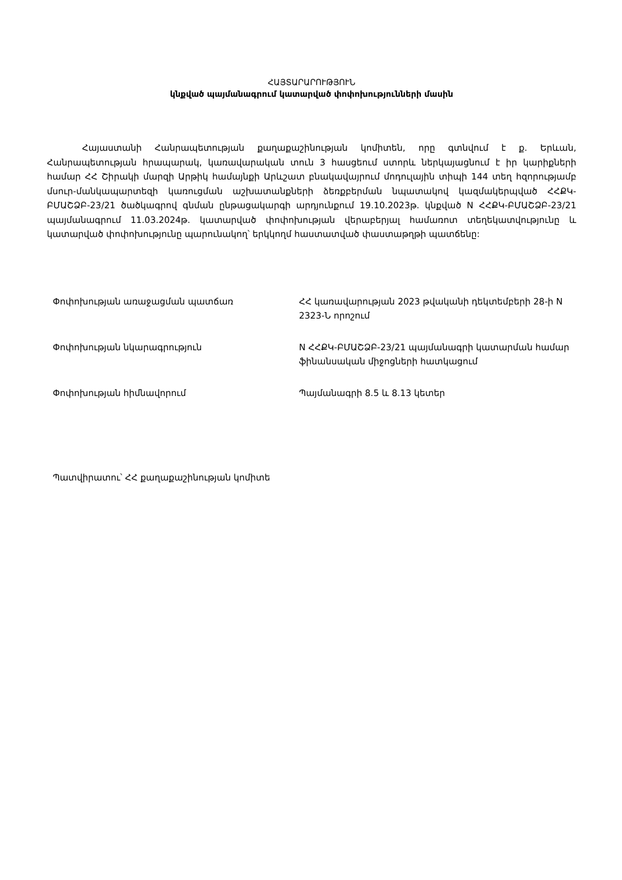ՀԱՅՏԱՐԱՐՈՒԹՅՈՒՆ
կնքված պայմանագրում կատարված փոփոխությունների մասին
Հայաստանի Հանրապետության քաղաքաշինության կոմիտեն, որը գտնվում է ք. Երևան, Հանրապետության հրապարակ, կառավարական տուն 3 հասցեում ստորև ներկայացնում է իր կարիքների համար ՀՀ Շիրակի մարզի Արթիկ համայնքի Արևշատ բնակավայրում մոդուլային տիպի 144 տեղ հզորությամբ մսուր-մանկապարտեզի կառուցման աշխատանքների ձեռքբերման նպատակով կազմակերպված ՀՀՔԿ-ԲՄԱՇՁԲ-23/21 ծածկագրով գնման ընթացակարգի արդյունքում 19.10.2023թ. կնքված N ՀՀՔԿ-ԲՄԱՇՁԲ-23/21 պայմանագրում 11.03.2024թ. կատարված փոփոխության վերաբերյալ համառոտ տեղեկատվությունը և կատարված փոփոխությունը պարունակող՝ երկկողմ հաստատված փաստաթղթի պատճենը:
| Փոփոխության առաջացման պատճառ | ՀՀ կառավարության 2023 թվականի դեկտեմբերի 28-ի N 2323-Ն որոշում |
| Փոփոխության նկարագրություն | N ՀՀՔԿ-ԲՄԱՇՁԲ-23/21 պայմանագրի կատարման համար ֆինանսական միջոցների հատկացում |
| Փոփոխության հիմնավորում | Պայմանագրի 8.5 և 8.13 կետեր |
Պատվիրատու՝ ՀՀ քաղաքաշինության կոմիտե